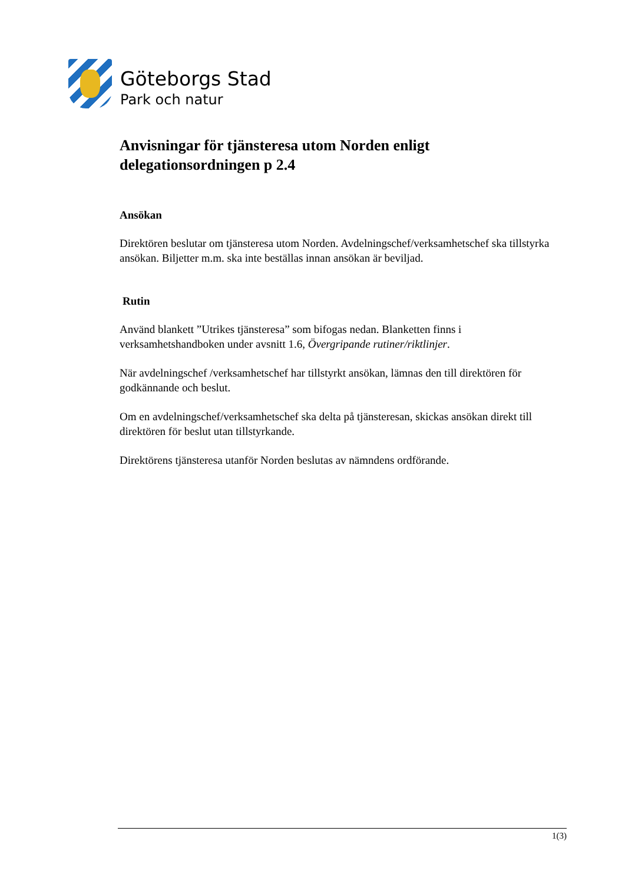Göteborgs Stad
Park och natur
Anvisningar för tjänsteresa utom Norden enligt delegationsordningen p 2.4
Ansökan
Direktören beslutar om tjänsteresa utom Norden. Avdelningschef/verksamhetschef ska tillstyrka ansökan. Biljetter m.m. ska inte beställas innan ansökan är beviljad.
Rutin
Använd blankett ”Utrikes tjänsteresa” som bifogas nedan. Blanketten finns i verksamhetshandboken under avsnitt 1.6, Övergripande rutiner/riktlinjer.
När avdelningschef /verksamhetschef har tillstyrkt ansökan, lämnas den till direktören för godkännande och beslut.
Om en avdelningschef/verksamhetschef ska delta på tjänsteresan, skickas ansökan direkt till direktören för beslut utan tillstyrkande.
Direktörens tjänsteresa utanför Norden beslutas av nämndens ordförande.
1(3)